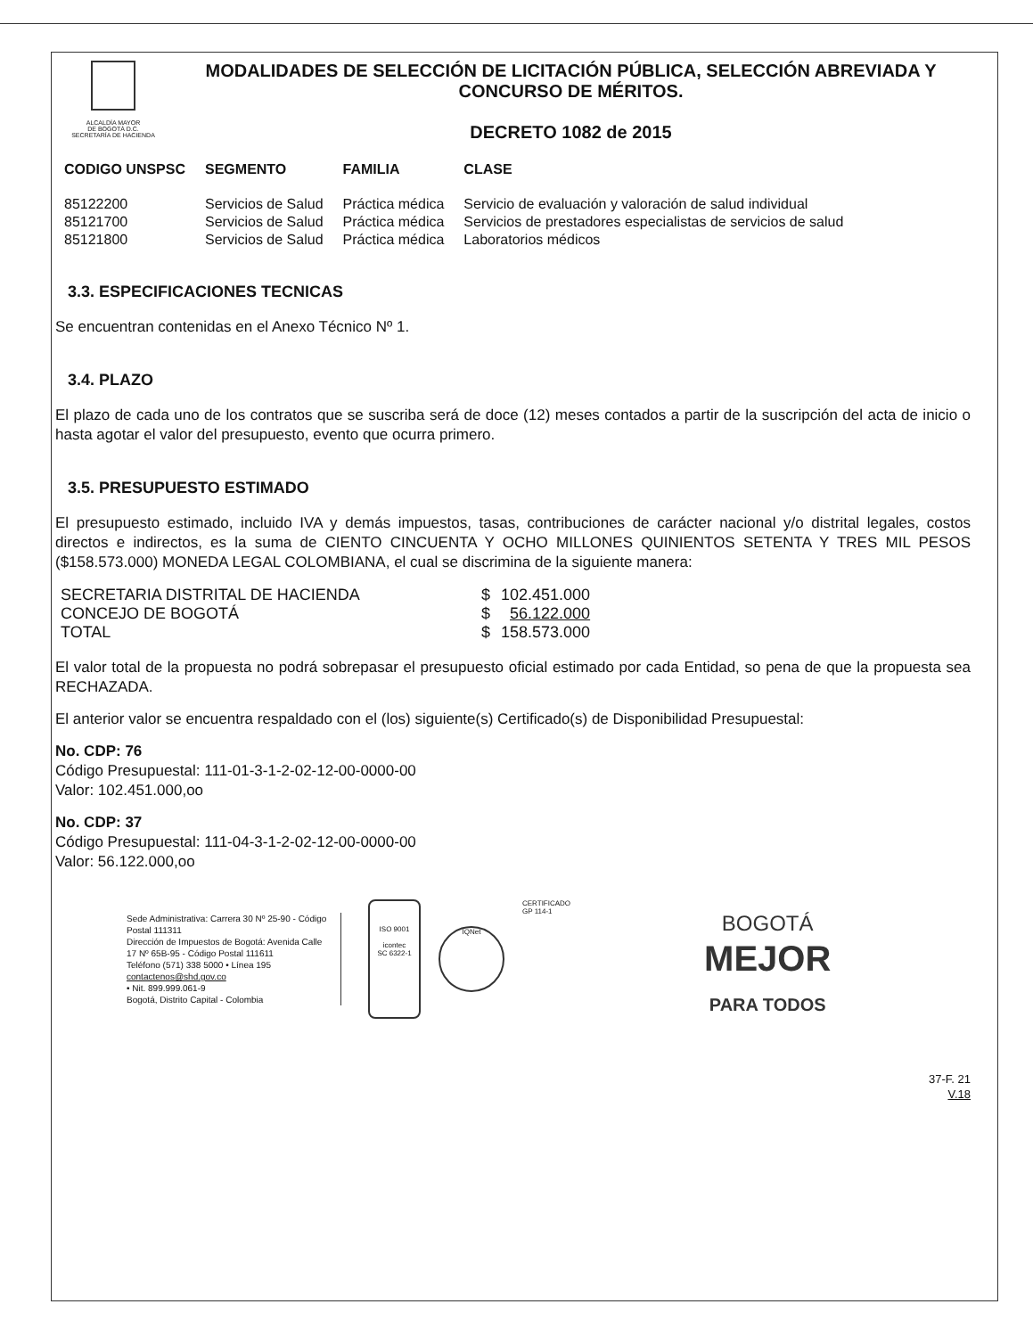ALCALDÍA MAYOR
DE BOGOTÁ D.C.
SECRETARÍA DE HACIENDA
MODALIDADES DE SELECCIÓN DE LICITACIÓN PÚBLICA, SELECCIÓN ABREVIADA Y CONCURSO DE MÉRITOS.
DECRETO 1082 de 2015
| CODIGO UNSPSC | SEGMENTO | FAMILIA | CLASE |
| --- | --- | --- | --- |
| 85122200 | Servicios de Salud | Práctica médica | Servicio de evaluación y valoración de salud individual |
| 85121700 | Servicios de Salud | Práctica médica | Servicios de prestadores especialistas de servicios de salud |
| 85121800 | Servicios de Salud | Práctica médica | Laboratorios médicos |
3.3. ESPECIFICACIONES TECNICAS
Se encuentran contenidas en el Anexo Técnico Nº 1.
3.4. PLAZO
El plazo de cada uno de los contratos que se suscriba será de doce (12) meses contados a partir de la suscripción del acta de inicio o hasta agotar el valor del presupuesto, evento que ocurra primero.
3.5. PRESUPUESTO ESTIMADO
El presupuesto estimado, incluido IVA y demás impuestos, tasas, contribuciones de carácter nacional y/o distrital legales, costos directos e indirectos, es la suma de CIENTO CINCUENTA Y OCHO MILLONES QUINIENTOS SETENTA Y TRES MIL PESOS ($158.573.000) MONEDA LEGAL COLOMBIANA, el cual se discrimina de la siguiente manera:
| SECRETARIA DISTRITAL DE HACIENDA | $ | 102.451.000 |
| CONCEJO DE BOGOTÁ | $ | 56.122.000 |
| TOTAL | $ | 158.573.000 |
El valor total de la propuesta no podrá sobrepasar el presupuesto oficial estimado por cada Entidad, so pena de que la propuesta sea RECHAZADA.
El anterior valor se encuentra respaldado con el (los) siguiente(s) Certificado(s) de Disponibilidad Presupuestal:
No. CDP: 76
Código Presupuestal: 111-01-3-1-2-02-12-00-0000-00
Valor: 102.451.000,oo
No. CDP: 37
Código Presupuestal: 111-04-3-1-2-02-12-00-0000-00
Valor: 56.122.000,oo
Sede Administrativa: Carrera 30 Nº 25-90 - Código Postal 111311
Dirección de Impuestos de Bogotá: Avenida Calle 17 Nº 65B-95 - Código Postal 111611
Teléfono (571) 338 5000 • Línea 195
contactenos@shd.gov.co
• Nit. 899.999.061-9
Bogotá, Distrito Capital - Colombia
ISO 9001
icontec
SC 6322-1
IQNet
CERTIFICADO
GP 114-1
BOGOTÁ
MEJOR
PARA TODOS
37-F. 21
V.18